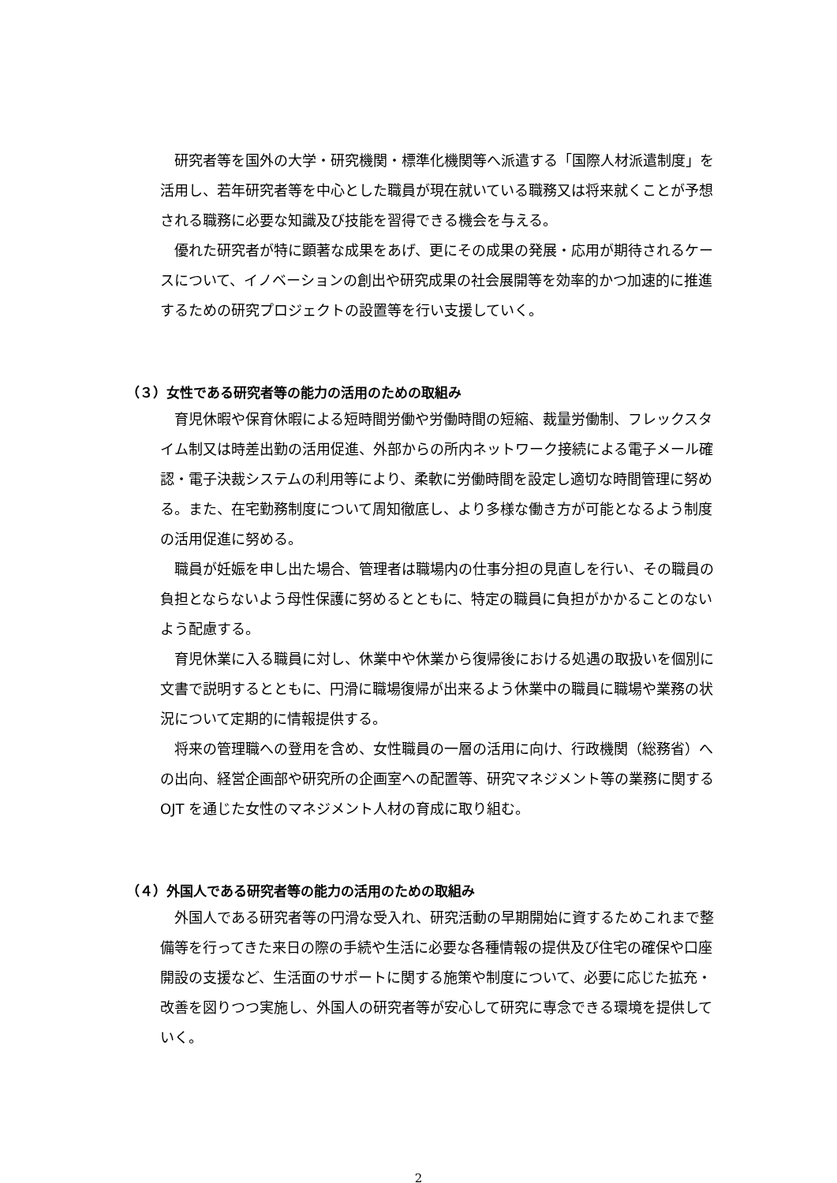研究者等を国外の大学・研究機関・標準化機関等へ派遣する「国際人材派遣制度」を活用し、若年研究者等を中心とした職員が現在就いている職務又は将来就くことが予想される職務に必要な知識及び技能を習得できる機会を与える。
優れた研究者が特に顕著な成果をあげ、更にその成果の発展・応用が期待されるケースについて、イノベーションの創出や研究成果の社会展開等を効率的かつ加速的に推進するための研究プロジェクトの設置等を行い支援していく。
（３）女性である研究者等の能力の活用のための取組み
育児休暇や保育休暇による短時間労働や労働時間の短縮、裁量労働制、フレックスタイム制又は時差出勤の活用促進、外部からの所内ネットワーク接続による電子メール確認・電子決裁システムの利用等により、柔軟に労働時間を設定し適切な時間管理に努める。また、在宅勤務制度について周知徹底し、より多様な働き方が可能となるよう制度の活用促進に努める。
職員が妊娠を申し出た場合、管理者は職場内の仕事分担の見直しを行い、その職員の負担とならないよう母性保護に努めるとともに、特定の職員に負担がかかることのないよう配慮する。
育児休業に入る職員に対し、休業中や休業から復帰後における処遇の取扱いを個別に文書で説明するとともに、円滑に職場復帰が出来るよう休業中の職員に職場や業務の状況について定期的に情報提供する。
将来の管理職への登用を含め、女性職員の一層の活用に向け、行政機関（総務省）への出向、経営企画部や研究所の企画室への配置等、研究マネジメント等の業務に関する OJT を通じた女性のマネジメント人材の育成に取り組む。
（４）外国人である研究者等の能力の活用のための取組み
外国人である研究者等の円滑な受入れ、研究活動の早期開始に資するためこれまで整備等を行ってきた来日の際の手続や生活に必要な各種情報の提供及び住宅の確保や口座開設の支援など、生活面のサポートに関する施策や制度について、必要に応じた拡充・改善を図りつつ実施し、外国人の研究者等が安心して研究に専念できる環境を提供していく。
2